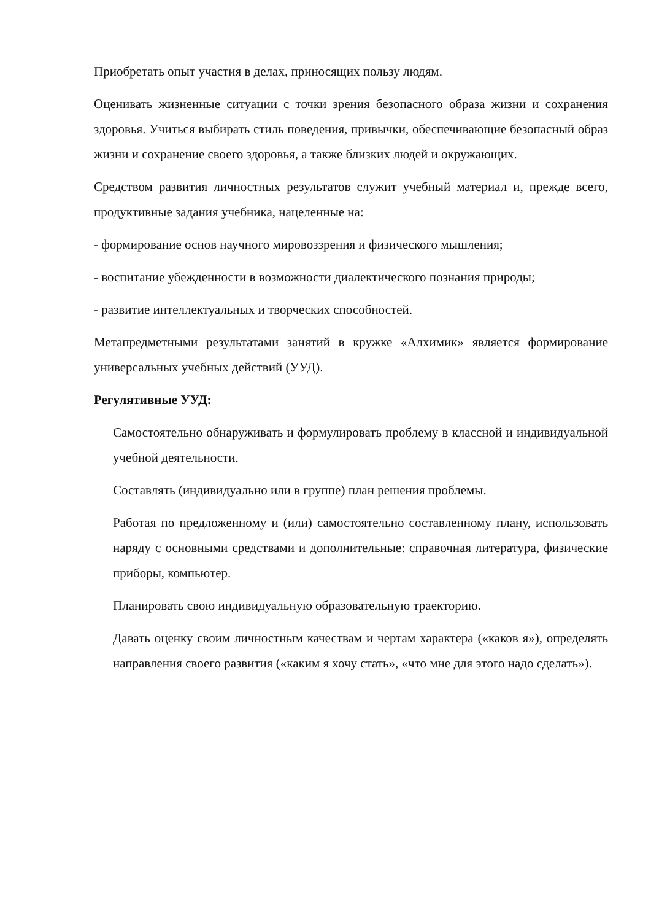Приобретать опыт участия в делах, приносящих пользу людям.
Оценивать жизненные ситуации с точки зрения безопасного образа жизни и сохранения здоровья. Учиться выбирать стиль поведения, привычки, обеспечивающие безопасный образ жизни и сохранение своего здоровья, а также близких людей и окружающих.
Средством развития личностных результатов служит учебный материал и, прежде всего, продуктивные задания учебника, нацеленные на:
- формирование основ научного мировоззрения и физического мышления;
- воспитание убежденности в возможности диалектического познания природы;
- развитие интеллектуальных и творческих способностей.
Метапредметными результатами занятий в кружке «Алхимик» является формирование универсальных учебных действий (УУД).
Регулятивные УУД:
Самостоятельно обнаруживать и формулировать проблему в классной и индивидуальной учебной деятельности.
Составлять (индивидуально или в группе) план решения проблемы.
Работая по предложенному и (или) самостоятельно составленному плану, использовать наряду с основными средствами и дополнительные: справочная литература, физические приборы, компьютер.
Планировать свою индивидуальную образовательную траекторию.
Давать оценку своим личностным качествам и чертам характера («каков я»), определять направления своего развития («каким я хочу стать», «что мне для этого надо сделать»).